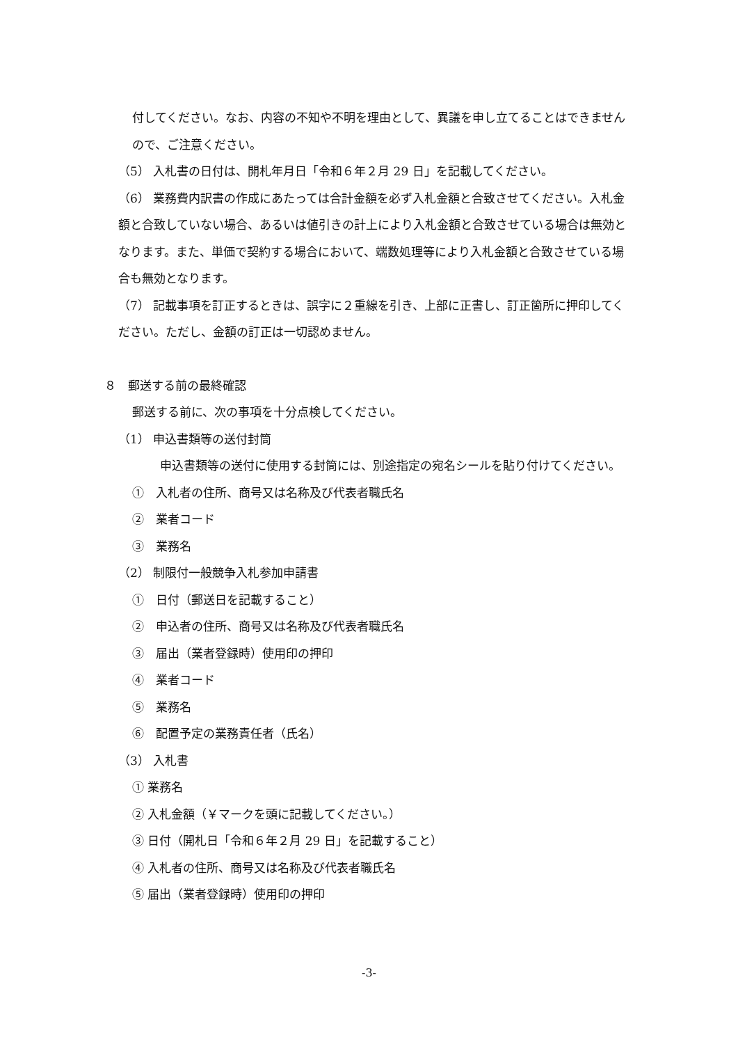付してください。なお、内容の不知や不明を理由として、異議を申し立てることはできませんので、ご注意ください。
（5） 入札書の日付は、開札年月日「令和６年２月 29 日」を記載してください。
（6） 業務費内訳書の作成にあたっては合計金額を必ず入札金額と合致させてください。入札金額と合致していない場合、あるいは値引きの計上により入札金額と合致させている場合は無効となります。また、単価で契約する場合において、端数処理等により入札金額と合致させている場合も無効となります。
（7） 記載事項を訂正するときは、誤字に２重線を引き、上部に正書し、訂正箇所に押印してください。ただし、金額の訂正は一切認めません。
８　郵送する前の最終確認
郵送する前に、次の事項を十分点検してください。
（1） 申込書類等の送付封筒
申込書類等の送付に使用する封筒には、別途指定の宛名シールを貼り付けてください。
①　入札者の住所、商号又は名称及び代表者職氏名
②　業者コード
③　業務名
（2） 制限付一般競争入札参加申請書
①　日付（郵送日を記載すること）
②　申込者の住所、商号又は名称及び代表者職氏名
③　届出（業者登録時）使用印の押印
④　業者コード
⑤　業務名
⑥　配置予定の業務責任者（氏名）
（3） 入札書
① 業務名
② 入札金額（￥マークを頭に記載してください。）
③ 日付（開札日「令和６年２月 29 日」を記載すること）
④ 入札者の住所、商号又は名称及び代表者職氏名
⑤ 届出（業者登録時）使用印の押印
-3-